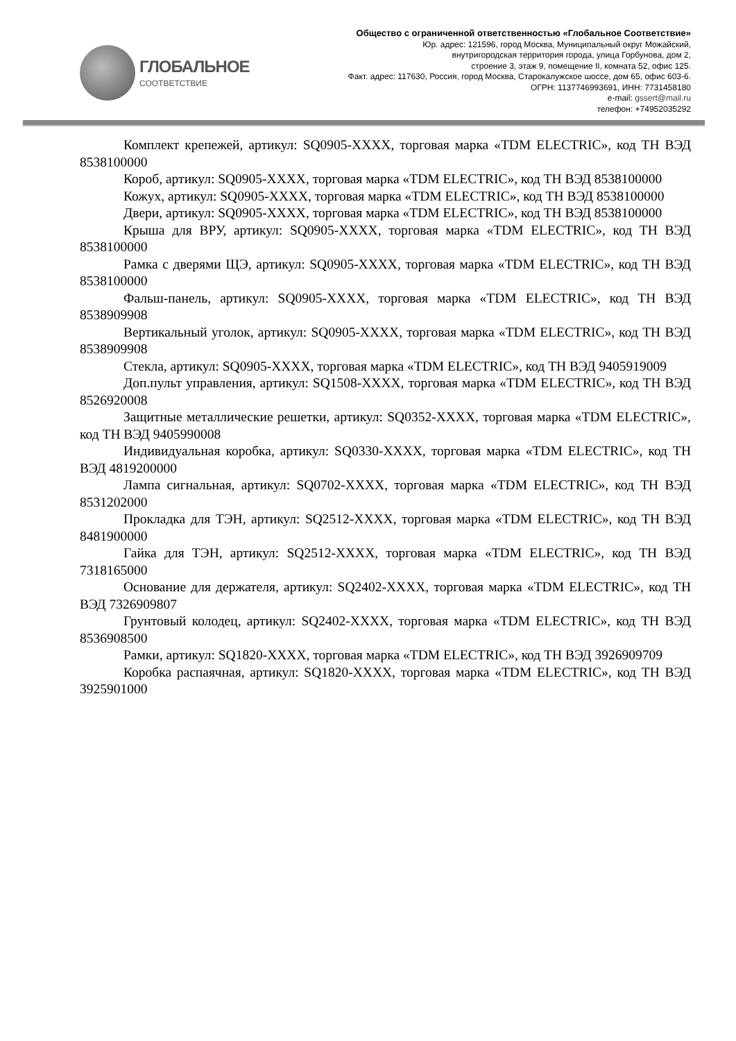ГЛОБАЛЬНОЕ
СООТВЕТСТВИЕ
Общество с ограниченной ответственностью «Глобальное Соответствие»
Юр. адрес: 121596, город Москва, Муниципальный округ Можайский,
внутригородская территория города, улица Горбунова, дом 2,
строение 3, этаж 9, помещение II, комната 52, офис 125.
Факт. адрес: 117630, Россия, город Москва, Старокалужское шоссе, дом 65, офис 603-6.
ОГРН: 1137746993691, ИНН: 7731458180
e-mail: gssert@mail.ru
телефон: +74952035292
Комплект крепежей, артикул: SQ0905-XXXX, торговая марка «TDM ELECTRIC», код ТН ВЭД 8538100000
Короб, артикул: SQ0905-XXXX, торговая марка «TDM ELECTRIC», код ТН ВЭД 8538100000
Кожух, артикул: SQ0905-XXXX, торговая марка «TDM ELECTRIC», код ТН ВЭД 8538100000
Двери, артикул: SQ0905-XXXX, торговая марка «TDM ELECTRIC», код ТН ВЭД 8538100000
Крыша для ВРУ, артикул: SQ0905-XXXX, торговая марка «TDM ELECTRIC», код ТН ВЭД 8538100000
Рамка с дверями ЩЭ, артикул: SQ0905-XXXX, торговая марка «TDM ELECTRIC», код ТН ВЭД 8538100000
Фальш-панель, артикул: SQ0905-XXXX, торговая марка «TDM ELECTRIC», код ТН ВЭД 8538909908
Вертикальный уголок, артикул: SQ0905-XXXX, торговая марка «TDM ELECTRIC», код ТН ВЭД 8538909908
Стекла, артикул: SQ0905-XXXX, торговая марка «TDM ELECTRIC», код ТН ВЭД 9405919009
Доп.пульт управления, артикул: SQ1508-XXXX, торговая марка «TDM ELECTRIC», код ТН ВЭД 8526920008
Защитные металлические решетки, артикул: SQ0352-XXXX, торговая марка «TDM ELECTRIC», код ТН ВЭД 9405990008
Индивидуальная коробка, артикул: SQ0330-XXXX, торговая марка «TDM ELECTRIC», код ТН ВЭД 4819200000
Лампа сигнальная, артикул: SQ0702-XXXX, торговая марка «TDM ELECTRIC», код ТН ВЭД 8531202000
Прокладка для ТЭН, артикул: SQ2512-XXXX, торговая марка «TDM ELECTRIC», код ТН ВЭД 8481900000
Гайка для ТЭН, артикул: SQ2512-XXXX, торговая марка «TDM ELECTRIC», код ТН ВЭД 7318165000
Основание для держателя, артикул: SQ2402-XXXX, торговая марка «TDM ELECTRIC», код ТН ВЭД 7326909807
Грунтовый колодец, артикул: SQ2402-XXXX, торговая марка «TDM ELECTRIC», код ТН ВЭД 8536908500
Рамки, артикул: SQ1820-XXXX, торговая марка «TDM ELECTRIC», код ТН ВЭД 3926909709
Коробка распаячная, артикул: SQ1820-XXXX, торговая марка «TDM ELECTRIC», код ТН ВЭД 3925901000